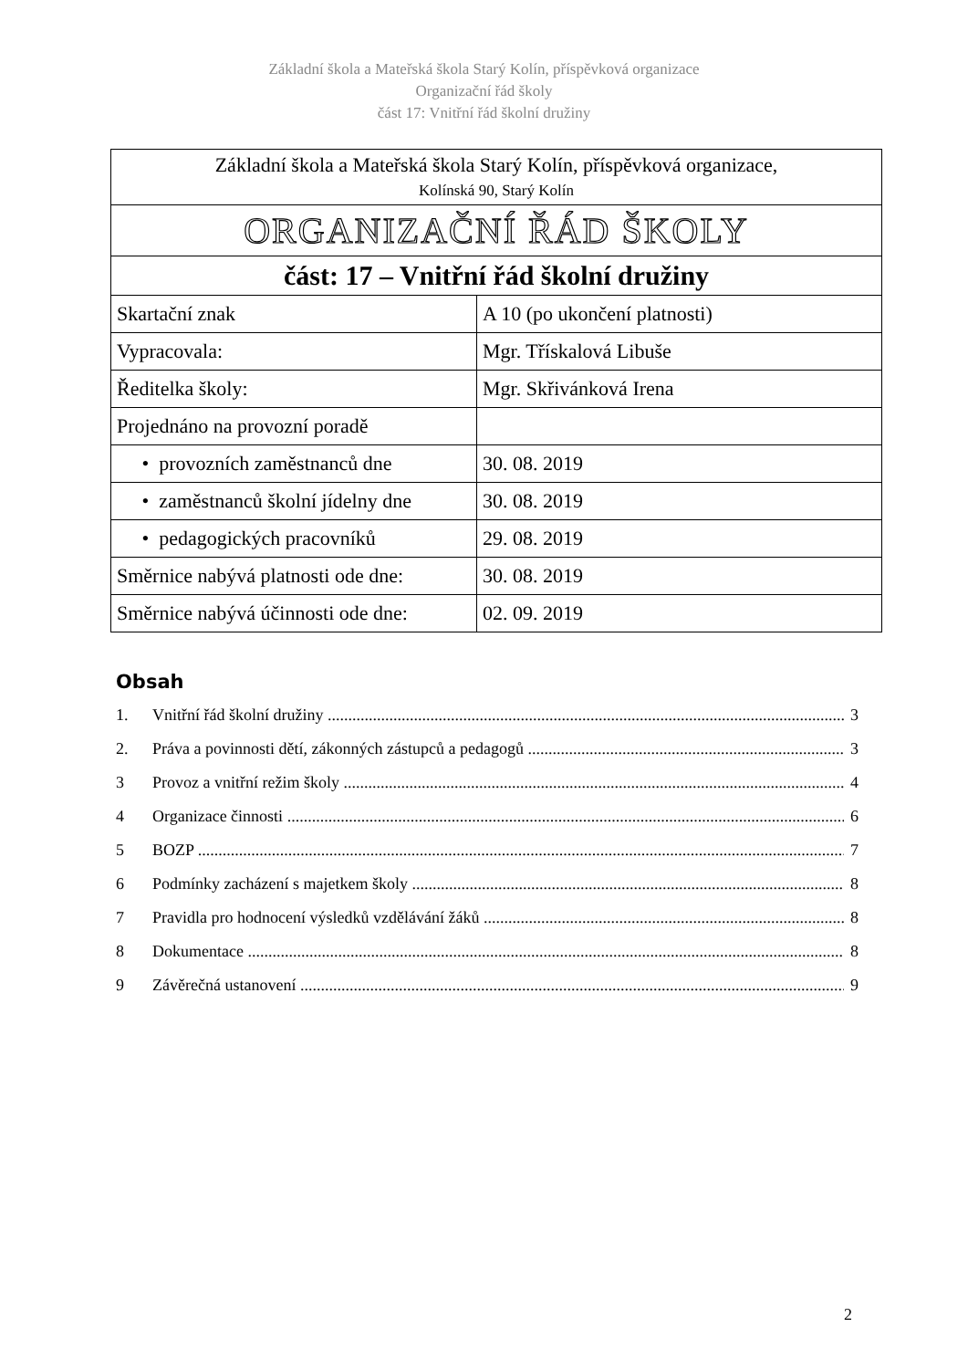Základní škola a Mateřská škola Starý Kolín, příspěvková organizace
Organizační řád školy
část 17: Vnitřní řád školní družiny
| Základní škola a Mateřská škola Starý Kolín, příspěvková organizace, Kolínská 90, Starý Kolín | |
| ORGANIZAČNÍ ŘÁD ŠKOLY | |
| část: 17 – Vnitřní řád školní družiny | |
| Skartační znak | A 10 (po ukončení platnosti) |
| Vypracovala: | Mgr. Třískalová Libuše |
| Ředitelka školy: | Mgr. Skřivánková Irena |
| Projednáno na provozní poradě | |
| • provozních zaměstnanců dne | 30. 08. 2019 |
| • zaměstnanců školní jídelny dne | 30. 08. 2019 |
| • pedagogických pracovníků | 29. 08. 2019 |
| Směrnice nabývá platnosti ode dne: | 30. 08. 2019 |
| Směrnice nabývá účinnosti ode dne: | 02. 09. 2019 |
Obsah
1. Vnitřní řád školní družiny 3
2. Práva a povinnosti dětí, zákonných zástupců a pedagogů 3
3 Provoz a vnitřní režim školy 4
4 Organizace činnosti 6
5 BOZP 7
6 Podmínky zacházení s majetkem školy 8
7 Pravidla pro hodnocení výsledků vzdělávání žáků 8
8 Dokumentace 8
9 Závěrečná ustanovení 9
2